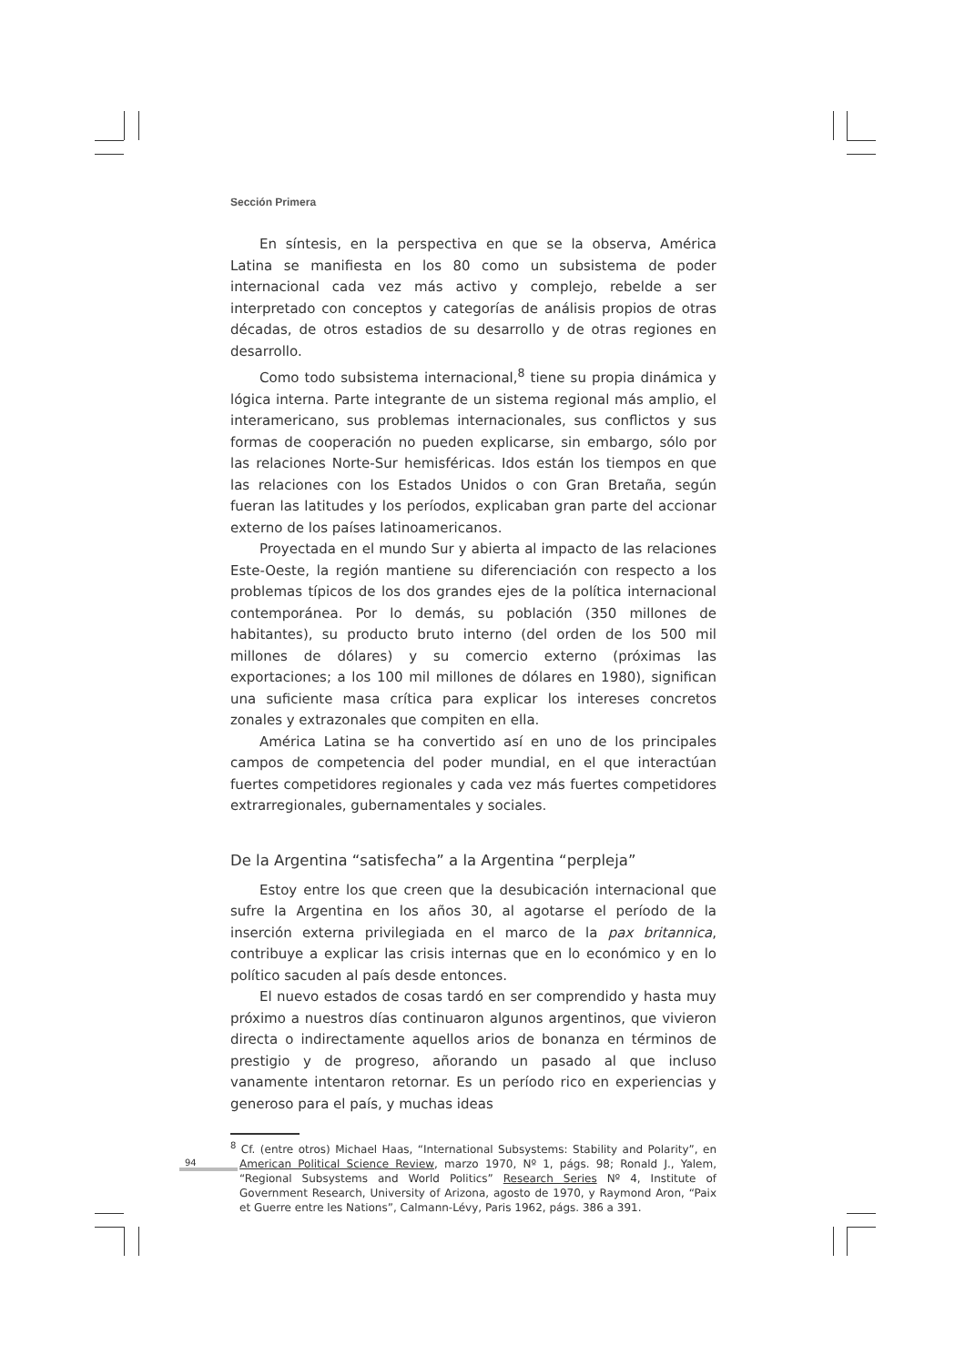Sección Primera
En síntesis, en la perspectiva en que se la observa, América Latina se manifiesta en los 80 como un subsistema de poder internacional cada vez más activo y complejo, rebelde a ser interpretado con conceptos y categorías de análisis propios de otras décadas, de otros estadios de su desarrollo y de otras regiones en desarrollo.
Como todo subsistema internacional,<sup>8</sup> tiene su propia dinámica y lógica interna. Parte integrante de un sistema regional más amplio, el interamericano, sus problemas internacionales, sus conflictos y sus formas de cooperación no pueden explicarse, sin embargo, sólo por las relaciones Norte-Sur hemisféricas. Idos están los tiempos en que las relaciones con los Estados Unidos o con Gran Bretaña, según fueran las latitudes y los períodos, explicaban gran parte del accionar externo de los países latinoamericanos.
Proyectada en el mundo Sur y abierta al impacto de las relaciones Este-Oeste, la región mantiene su diferenciación con respecto a los problemas típicos de los dos grandes ejes de la política internacional contemporánea. Por lo demás, su población (350 millones de habitantes), su producto bruto interno (del orden de los 500 mil millones de dólares) y su comercio externo (próximas las exportaciones; a los 100 mil millones de dólares en 1980), significan una suficiente masa crítica para explicar los intereses concretos zonales y extrazonales que compiten en ella.
América Latina se ha convertido así en uno de los principales campos de competencia del poder mundial, en el que interactúan fuertes competidores regionales y cada vez más fuertes competidores extrarregionales, gubernamentales y sociales.
De la Argentina “satisfecha” a la Argentina “perpleja”
Estoy entre los que creen que la desubicación internacional que sufre la Argentina en los años 30, al agotarse el período de la inserción externa privilegiada en el marco de la pax britannica, contribuye a explicar las crisis internas que en lo económico y en lo político sacuden al país desde entonces.
El nuevo estados de cosas tardó en ser comprendido y hasta muy próximo a nuestros días continuaron algunos argentinos, que vivieron directa o indirectamente aquellos arios de bonanza en términos de prestigio y de progreso, añorando un pasado al que incluso vanamente intentaron retornar. Es un período rico en experiencias y generoso para el país, y muchas ideas
<sup>8</sup> Cf. (entre otros) Michael Haas, “International Subsystems: Stability and Polarity”, en American Political Science Review, marzo 1970, Nº 1, págs. 98; Ronald J., Yalem, “Regional Subsystems and World Politics” Research Series Nº 4, Institute of Government Research, University of Arizona, agosto de 1970, y Raymond Aron, “Paix et Guerre entre les Nations”, Calmann-Lévy, Paris 1962, págs. 386 a 391.
94